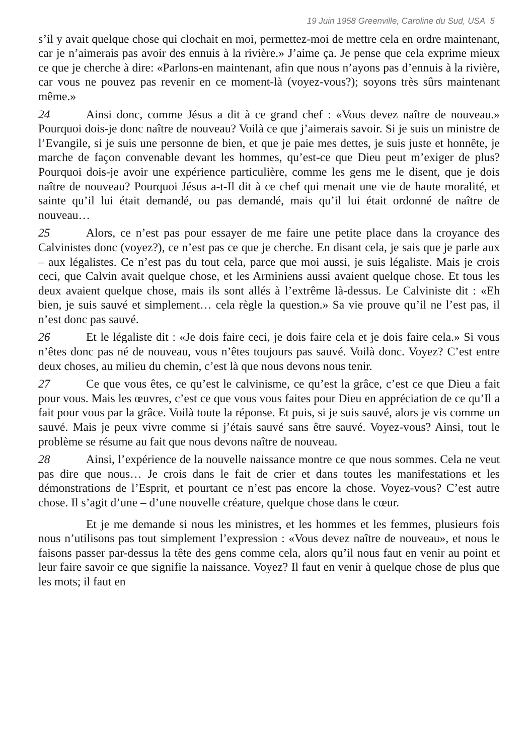19 Juin 1958 Greenville, Caroline du Sud, USA 5
s’il y avait quelque chose qui clochait en moi, permettez-moi de mettre cela en ordre maintenant, car je n’aimerais pas avoir des ennuis à la rivière.» J’aime ça. Je pense que cela exprime mieux ce que je cherche à dire: «Parlons-en maintenant, afin que nous n’ayons pas d’ennuis à la rivière, car vous ne pouvez pas revenir en ce moment-là (voyez-vous?); soyons très sûrs maintenant même.»
24 Ainsi donc, comme Jésus a dit à ce grand chef : «Vous devez naître de nouveau.» Pourquoi dois-je donc naître de nouveau? Voilà ce que j’aimerais savoir. Si je suis un ministre de l’Evangile, si je suis une personne de bien, et que je paie mes dettes, je suis juste et honnête, je marche de façon convenable devant les hommes, qu’est-ce que Dieu peut m’exiger de plus? Pourquoi dois-je avoir une expérience particulière, comme les gens me le disent, que je dois naître de nouveau? Pourquoi Jésus a-t-Il dit à ce chef qui menait une vie de haute moralité, et sainte qu’il lui était demandé, ou pas demandé, mais qu’il lui était ordonné de naître de nouveau…
25 Alors, ce n’est pas pour essayer de me faire une petite place dans la croyance des Calvinistes donc (voyez?), ce n’est pas ce que je cherche. En disant cela, je sais que je parle aux – aux légalistes. Ce n’est pas du tout cela, parce que moi aussi, je suis légaliste. Mais je crois ceci, que Calvin avait quelque chose, et les Arminiens aussi avaient quelque chose. Et tous les deux avaient quelque chose, mais ils sont allés à l’extrême là-dessus. Le Calviniste dit : «Eh bien, je suis sauvé et simplement… cela règle la question.» Sa vie prouve qu’il ne l’est pas, il n’est donc pas sauvé.
26 Et le légaliste dit : «Je dois faire ceci, je dois faire cela et je dois faire cela.» Si vous n’êtes donc pas né de nouveau, vous n’êtes toujours pas sauvé. Voilà donc. Voyez? C’est entre deux choses, au milieu du chemin, c’est là que nous devons nous tenir.
27 Ce que vous êtes, ce qu’est le calvinisme, ce qu’est la grâce, c’est ce que Dieu a fait pour vous. Mais les œuvres, c’est ce que vous vous faites pour Dieu en appréciation de ce qu’Il a fait pour vous par la grâce. Voilà toute la réponse. Et puis, si je suis sauvé, alors je vis comme un sauvé. Mais je peux vivre comme si j’étais sauvé sans être sauvé. Voyez-vous? Ainsi, tout le problème se résume au fait que nous devons naître de nouveau.
28 Ainsi, l’expérience de la nouvelle naissance montre ce que nous sommes. Cela ne veut pas dire que nous… Je crois dans le fait de crier et dans toutes les manifestations et les démonstrations de l’Esprit, et pourtant ce n’est pas encore la chose. Voyez-vous? C’est autre chose. Il s’agit d’une – d’une nouvelle créature, quelque chose dans le cœur.
Et je me demande si nous les ministres, et les hommes et les femmes, plusieurs fois nous n’utilisons pas tout simplement l’expression : «Vous devez naître de nouveau», et nous le faisons passer par-dessus la tête des gens comme cela, alors qu’il nous faut en venir au point et leur faire savoir ce que signifie la naissance. Voyez? Il faut en venir à quelque chose de plus que les mots; il faut en